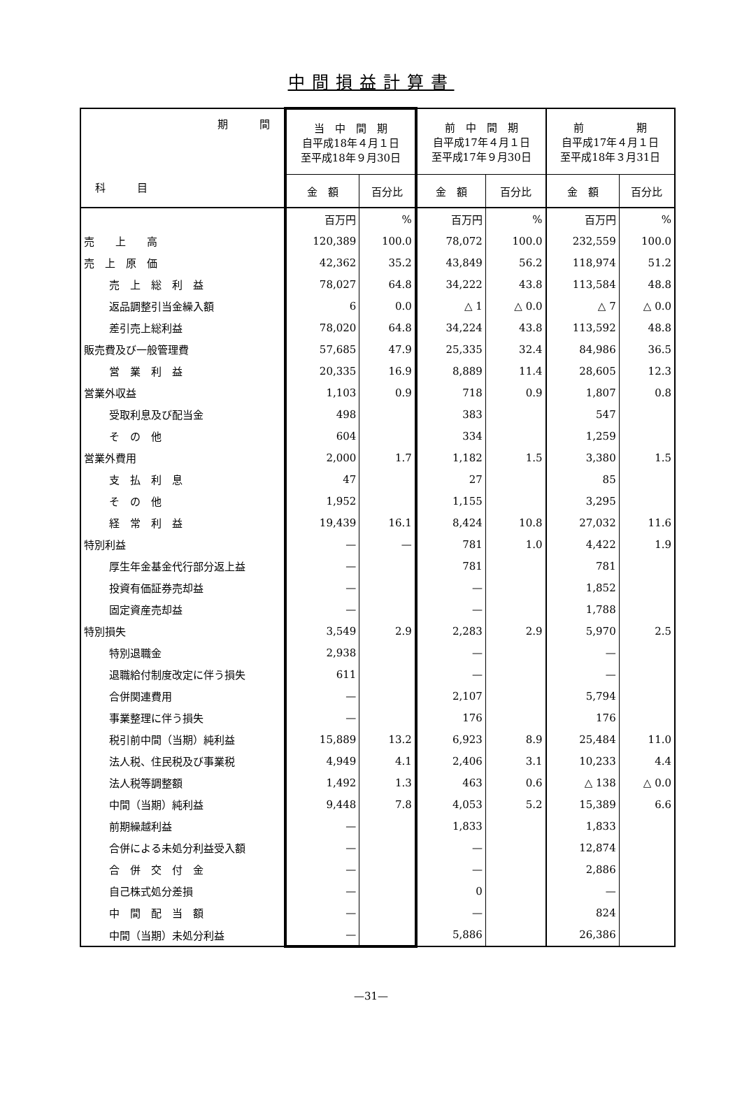中間損益計算書
| 期 間 科 目 | 当 中 間 期 自平成18年４月１日 至平成18年９月30日 | | 前 中 間 期 自平成17年４月１日 至平成17年９月30日 | | 前 期 自平成17年４月１日 至平成18年３月31日 | |
| | 金 額 | 百分比 | 金 額 | 百分比 | 金 額 | 百分比 |
| | 百万円 | % | 百万円 | % | 百万円 | % |
| 売 上 高 | 120,389 | 100.0 | 78,072 | 100.0 | 232,559 | 100.0 |
| 売 上 原 価 | 42,362 | 35.2 | 43,849 | 56.2 | 118,974 | 51.2 |
| 売 上 総 利 益 | 78,027 | 64.8 | 34,222 | 43.8 | 113,584 | 48.8 |
| 返品調整引当金繰入額 | 6 | 0.0 | △ 1 | △ 0.0 | △ 7 | △ 0.0 |
| 差引売上総利益 | 78,020 | 64.8 | 34,224 | 43.8 | 113,592 | 48.8 |
| 販売費及び一般管理費 | 57,685 | 47.9 | 25,335 | 32.4 | 84,986 | 36.5 |
| 営 業 利 益 | 20,335 | 16.9 | 8,889 | 11.4 | 28,605 | 12.3 |
| 営業外収益 | 1,103 | 0.9 | 718 | 0.9 | 1,807 | 0.8 |
| 受取利息及び配当金 | 498 | | 383 | | 547 | |
| そ の 他 | 604 | | 334 | | 1,259 | |
| 営業外費用 | 2,000 | 1.7 | 1,182 | 1.5 | 3,380 | 1.5 |
| 支 払 利 息 | 47 | | 27 | | 85 | |
| そ の 他 | 1,952 | | 1,155 | | 3,295 | |
| 経 常 利 益 | 19,439 | 16.1 | 8,424 | 10.8 | 27,032 | 11.6 |
| 特別利益 | — | — | 781 | 1.0 | 4,422 | 1.9 |
| 厚生年金基金代行部分返上益 | — | | 781 | | 781 | |
| 投資有価証券売却益 | — | | — | | 1,852 | |
| 固定資産売却益 | — | | — | | 1,788 | |
| 特別損失 | 3,549 | 2.9 | 2,283 | 2.9 | 5,970 | 2.5 |
| 特別退職金 | 2,938 | | — | | — | |
| 退職給付制度改定に伴う損失 | 611 | | — | | — | |
| 合併関連費用 | — | | 2,107 | | 5,794 | |
| 事業整理に伴う損失 | — | | 176 | | 176 | |
| 税引前中間（当期）純利益 | 15,889 | 13.2 | 6,923 | 8.9 | 25,484 | 11.0 |
| 法人税、住民税及び事業税 | 4,949 | 4.1 | 2,406 | 3.1 | 10,233 | 4.4 |
| 法人税等調整額 | 1,492 | 1.3 | 463 | 0.6 | △ 138 | △ 0.0 |
| 中間（当期）純利益 | 9,448 | 7.8 | 4,053 | 5.2 | 15,389 | 6.6 |
| 前期繰越利益 | — | | 1,833 | | 1,833 | |
| 合併による未処分利益受入額 | — | | — | | 12,874 | |
| 合 併 交 付 金 | — | | — | | 2,886 | |
| 自己株式処分差損 | — | | 0 | | — | |
| 中 間 配 当 額 | — | | — | | 824 | |
| 中間（当期）未処分利益 | — | | 5,886 | | 26,386 | |
—31—